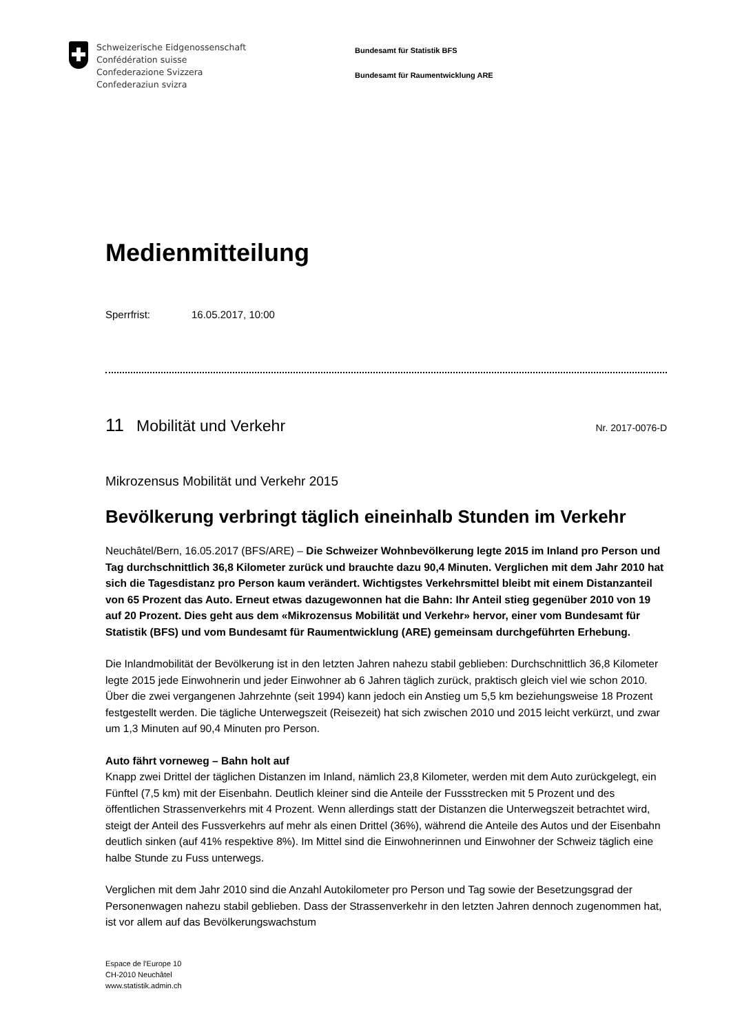Schweizerische Eidgenossenschaft
Confédération suisse
Confederazione Svizzera
Confederaziun svizra
Bundesamt für Statistik BFS
Bundesamt für Raumentwicklung ARE
Medienmitteilung
Sperrfrist: 16.05.2017, 10:00
11 Mobilität und Verkehr
Nr. 2017-0076-D
Mikrozensus Mobilität und Verkehr 2015
Bevölkerung verbringt täglich eineinhalb Stunden im Verkehr
Neuchâtel/Bern, 16.05.2017 (BFS/ARE) – Die Schweizer Wohnbevölkerung legte 2015 im Inland pro Person und Tag durchschnittlich 36,8 Kilometer zurück und brauchte dazu 90,4 Minuten. Verglichen mit dem Jahr 2010 hat sich die Tagesdistanz pro Person kaum verändert. Wichtigstes Verkehrsmittel bleibt mit einem Distanzanteil von 65 Prozent das Auto. Erneut etwas dazugewonnen hat die Bahn: Ihr Anteil stieg gegenüber 2010 von 19 auf 20 Prozent. Dies geht aus dem «Mikrozensus Mobilität und Verkehr» hervor, einer vom Bundesamt für Statistik (BFS) und vom Bundesamt für Raumentwicklung (ARE) gemeinsam durchgeführten Erhebung.
Die Inlandmobilität der Bevölkerung ist in den letzten Jahren nahezu stabil geblieben: Durchschnittlich 36,8 Kilometer legte 2015 jede Einwohnerin und jeder Einwohner ab 6 Jahren täglich zurück, praktisch gleich viel wie schon 2010. Über die zwei vergangenen Jahrzehnte (seit 1994) kann jedoch ein Anstieg um 5,5 km beziehungsweise 18 Prozent festgestellt werden. Die tägliche Unterwegszeit (Reisezeit) hat sich zwischen 2010 und 2015 leicht verkürzt, und zwar um 1,3 Minuten auf 90,4 Minuten pro Person.
Auto fährt vorneweg – Bahn holt auf
Knapp zwei Drittel der täglichen Distanzen im Inland, nämlich 23,8 Kilometer, werden mit dem Auto zurückgelegt, ein Fünftel (7,5 km) mit der Eisenbahn. Deutlich kleiner sind die Anteile der Fussstrecken mit 5 Prozent und des öffentlichen Strassenverkehrs mit 4 Prozent. Wenn allerdings statt der Distanzen die Unterwegszeit betrachtet wird, steigt der Anteil des Fussverkehrs auf mehr als einen Drittel (36%), während die Anteile des Autos und der Eisenbahn deutlich sinken (auf 41% respektive 8%). Im Mittel sind die Einwohnerinnen und Einwohner der Schweiz täglich eine halbe Stunde zu Fuss unterwegs.
Verglichen mit dem Jahr 2010 sind die Anzahl Autokilometer pro Person und Tag sowie der Besetzungsgrad der Personenwagen nahezu stabil geblieben. Dass der Strassenverkehr in den letzten Jahren dennoch zugenommen hat, ist vor allem auf das Bevölkerungswachstum
Espace de l'Europe 10
CH-2010 Neuchâtel
www.statistik.admin.ch